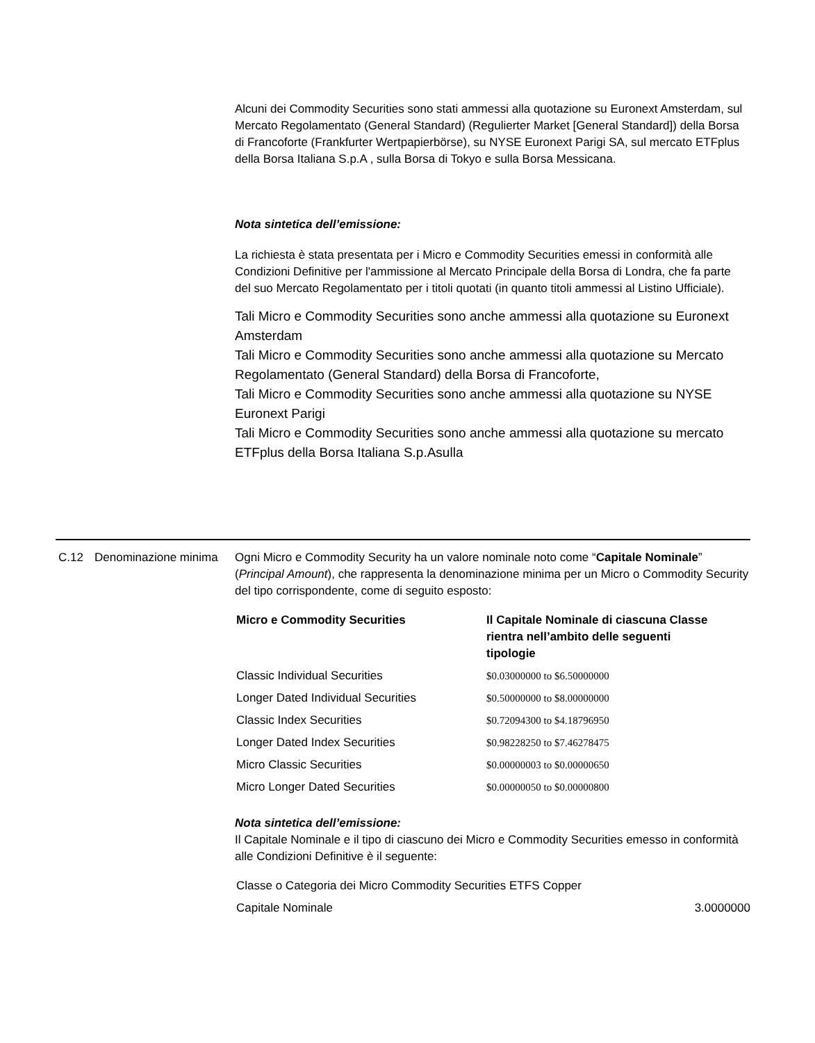Alcuni dei Commodity Securities sono stati ammessi alla quotazione su Euronext Amsterdam, sul Mercato Regolamentato (General Standard) (Regulierter Market [General Standard]) della Borsa di Francoforte (Frankfurter Wertpapierbörse), su NYSE Euronext Parigi SA, sul mercato ETFplus della Borsa Italiana S.p.A , sulla Borsa di Tokyo e sulla Borsa Messicana.
Nota sintetica dell’emissione:
La richiesta è stata presentata per i Micro e Commodity Securities emessi in conformità alle Condizioni Definitive per l'ammissione al Mercato Principale della Borsa di Londra, che fa parte del suo Mercato Regolamentato per i titoli quotati (in quanto titoli ammessi al Listino Ufficiale).
Tali Micro e Commodity Securities sono anche ammessi alla quotazione su Euronext Amsterdam
Tali Micro e Commodity Securities sono anche ammessi alla quotazione su Mercato Regolamentato (General Standard) della Borsa di Francoforte,
Tali Micro e Commodity Securities sono anche ammessi alla quotazione su NYSE Euronext Parigi
Tali Micro e Commodity Securities sono anche ammessi alla quotazione su mercato ETFplus della Borsa Italiana S.p.Asulla
C.12 Denominazione minima
Ogni Micro e Commodity Security ha un valore nominale noto come “Capitale Nominale” (Principal Amount), che rappresenta la denominazione minima per un Micro o Commodity Security del tipo corrispondente, come di seguito esposto:
| Micro e Commodity Securities | Il Capitale Nominale di ciascuna Classe rientra nell’ambito delle seguenti tipologie |
| --- | --- |
| Classic Individual Securities | $0.03000000 to $6.50000000 |
| Longer Dated Individual Securities | $0.50000000 to $8.00000000 |
| Classic Index Securities | $0.72094300 to $4.18796950 |
| Longer Dated Index Securities | $0.98228250 to $7.46278475 |
| Micro Classic Securities | $0.00000003 to $0.00000650 |
| Micro Longer Dated Securities | $0.00000050 to $0.00000800 |
Nota sintetica dell’emissione:
Il Capitale Nominale e il tipo di ciascuno dei Micro e Commodity Securities emesso in conformità alle Condizioni Definitive è il seguente:
| Classe o Categoria dei Micro Commodity Securities ETFS Copper | |
| Capitale Nominale | 3.0000000 |